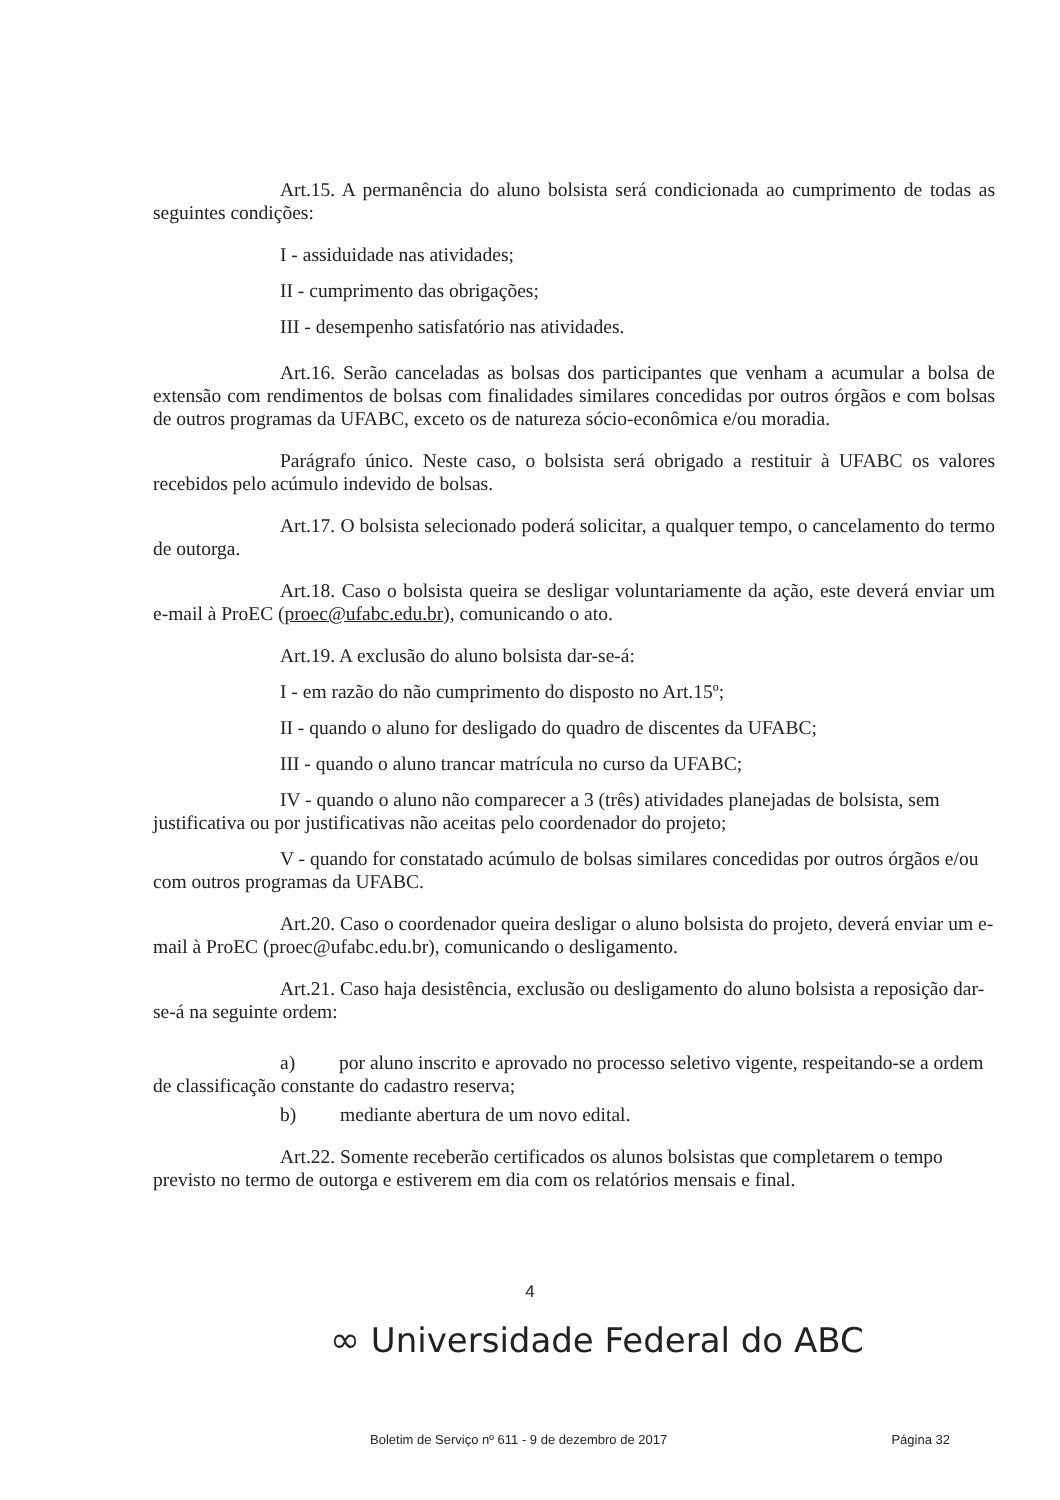Art.15. A permanência do aluno bolsista será condicionada ao cumprimento de todas as seguintes condições:
I - assiduidade nas atividades;
II - cumprimento das obrigações;
III - desempenho satisfatório nas atividades.
Art.16. Serão canceladas as bolsas dos participantes que venham a acumular a bolsa de extensão com rendimentos de bolsas com finalidades similares concedidas por outros órgãos e com bolsas de outros programas da UFABC, exceto os de natureza sócio-econômica e/ou moradia.
Parágrafo único. Neste caso, o bolsista será obrigado a restituir à UFABC os valores recebidos pelo acúmulo indevido de bolsas.
Art.17. O bolsista selecionado poderá solicitar, a qualquer tempo, o cancelamento do termo de outorga.
Art.18. Caso o bolsista queira se desligar voluntariamente da ação, este deverá enviar um e-mail à ProEC (proec@ufabc.edu.br), comunicando o ato.
Art.19. A exclusão do aluno bolsista dar-se-á:
I - em razão do não cumprimento do disposto no Art.15º;
II - quando o aluno for desligado do quadro de discentes da UFABC;
III - quando o aluno trancar matrícula no curso da UFABC;
IV - quando o aluno não comparecer a 3 (três) atividades planejadas de bolsista, sem justificativa ou por justificativas não aceitas pelo coordenador do projeto;
V - quando for constatado acúmulo de bolsas similares concedidas por outros órgãos e/ou com outros programas da UFABC.
Art.20. Caso o coordenador queira desligar o aluno bolsista do projeto, deverá enviar um e-mail à ProEC (proec@ufabc.edu.br), comunicando o desligamento.
Art.21. Caso haja desistência, exclusão ou desligamento do aluno bolsista a reposição dar-se-á na seguinte ordem:
a) por aluno inscrito e aprovado no processo seletivo vigente, respeitando-se a ordem de classificação constante do cadastro reserva;
b) mediante abertura de um novo edital.
Art.22. Somente receberão certificados os alunos bolsistas que completarem o tempo previsto no termo de outorga e estiverem em dia com os relatórios mensais e final.
4
∞ Universidade Federal do ABC
Boletim de Serviço nº 611 - 9 de dezembro de 2017 Página 32